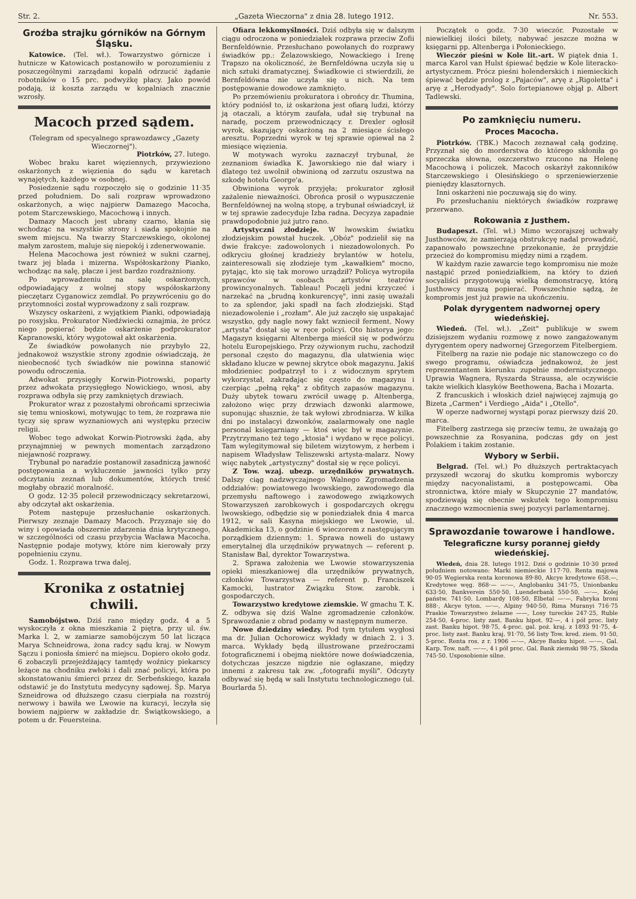Str. 2. „Gazeta Wieczorna" z dnia 28. lutego 1912. Nr. 553.
Groźba strajku górników na Górnym Śląsku.
Katowice. (Tel. wł.). Towarzystwo górnicze i hutnicze w Katowicach postanowiło w porozumieniu z poszczególnymi zarządami kopalń odrzucić żądanie robotników o 15 prc. podwyżkę płacy. Jako powód podają, iż koszta zarządu w kopalniach znacznie wzrosły.
Macoch przed sądem.
(Telegram od specyalnego sprawozdawcy „Gazety Wieczornej").
Piotrków, 27. lutego.
Wobec braku karet więziennych, przywieziono oskarżonych z więzienia do sądu w karetach wynajętych, każdego w osobnej.
Posiedzenie sądu rozpoczęło się o godzinie 11·35 przed południem. Do sali rozpraw wprowadzono oskarżonych, a więc najpierw Damazego Macocha, potem Starczewskiego, Macochową i innych.
Damazy Macoch jest ubrany czarno, kłania się wchodząc na wszystkie strony i siada spokojnie na swem miejscu. Na twarzy Starczewskiego, okolonej małym zarostem, maluje się niepokój i zdenerwowanie.
Helena Macochowa jest również w sukni czarnej, twarz jej blada i mizerna. Współoskarżony Pianko, wchodząc na salę, płacze i jest bardzo rozdrażniony.
Po wprowadzeniu na salę oskarżonych, odpowiadający z wolnej stopy współoskarżony pieczętarz Cyganowicz zemdlał. Po przywróceniu go do przytomności został wyprowadzony z sali rozpraw.
Wszyscy oskarżeni, z wyjątkiem Pianki, odpowiadają po rosyjsku. Prokurator Niedźwiecki oznajmia, że prócz niego popierać będzie oskarżenie podprokurator Kapranowski, który wygotował akt oskarżenia.
Ze świadków powołanych nie przybyło 22, jednakowoż wszystkie strony zgodnie oświadczają, że nieobecność tych świadków nie powinna stanowić powodu odroczenia.
Adwokat przysięgły Korwin-Piotrowski, poparty przez adwokata przysięgłego Nowickiego, wnosi, aby rozprawa odbyła się przy zamkniętych drzwiach.
Prokurator wraz z pozostałymi obrońcami sprzeciwia się temu wnioskowi, motywując to tem, że rozprawa nie tyczy się spraw wyznaniowych ani występku przeciw religii.
Wobec tego adwokat Korwin-Piotrowski żąda, aby przynajmniej w pewnych momentach zarządzono niejawność rozprawy.
Trybunał po naradzie postanowił zasadniczą jawność postępowania a wykluczenie jawności tylko przy odczytaniu zeznań lub dokumentów, których treść mogłaby obrazić moralność.
O godz. 12·35 polecił przewodniczący sekretarzowi, aby odczytał akt oskarżenia.
Potem następuje przesłuchanie oskarżonych. Pierwszy zeznaje Damazy Macoch. Przyznaje się do winy i opowiada obszernie zdarzenia dnia krytycznego, w szczególności od czasu przybycia Wacława Macocha. Następnie podaje motywy, które nim kierowały przy popełnieniu czynu.
Godz. 1. Rozprawa trwa dalej.
Kronika z ostatniej chwili.
Samobójstwo. Dziś rano między godz. 4 a 5 wyskoczyła z okna mieszkania 2 piętra, przy ul. św. Marka l. 2, w zamiarze samobójczym 50 lat licząca Marya Schneidrowa, żona radcy sądu kraj. w Nowym Sączu i poniosła śmierć na miejscu. Dopiero około godz. 6 zobaczyli przejeżdżający tamtędy woźnicy piekarscy leżące na chodniku zwłoki i dali znać policyi, która po skonstatowaniu śmierci przez dr. Serbeńskiego, kazała odstawić je do Instytutu medycyny sądowej. Śp. Marya Szneidrowa od dłuższego czasu cierpiała na rozstrój nerwowy i bawiła we Lwowie na kuracyi, leczyła się bowiem najpierw w zakładzie dr. Świątkowskiego, a potem u dr. Feuersteina.
Ofiara lekkomyślności. Dziś odbyła się w dalszym ciągu odroczona w poniedziałek rozprawa przeciw Zofii Bernfeldównie. Przesłuchano powołanych do rozprawy świadków pp.: Żelazowskiego, Nowackiego i Irenę Trapszo na okoliczność, że Bernfeldówna uczyła się u nich sztuki dramatycznej. Świadkowie ci stwierdzili, że Bernfeldówna nie uczyła się u nich. Na tem postępowanie dowodowe zamknięto.
Po przemówieniu prokuratora i obrońcy dr. Thumina, który podniósł to, iż oskarżona jest ofiarą ludzi, którzy ją otaczali, a którym zaufała, udał się trybunał na naradę, poczem przewodniczący r. Drexler ogłosił wyrok, skazujący oskarżoną na 2 miesiące ścisłego aresztu. Poprzedni wyrok w tej sprawie opiewał na 2 miesiące więzienia.
W motywach wyroku zaznaczył trybunał, że zeznaniom świadka K. Jaworskiego nie dał wiary i dlatego też uwolnił obwinioną od zarzutu oszustwa na szkodę hotelu George'a.
Obwiniona wyrok przyjęła; prokurator zgłosił zażalenie nieważności. Obrońca prosił o wypuszczenie Bernfeldównej na wolną stopę, a trybunał oświadczył, iż w tej sprawie zadecyduje Izba radna. Decyzya zapadnie prawdopodobnie już jutro rano.
Artystyczni złodzieje. W lwowskim światku złodziejskim powstał huczek. „Obóz" podzielił się na dwie frakcye: zadowolonych i niezadowolonych. Po odkryciu głośnej kradzieży brylantów w hotelu, zainteresowali się złodzieje tym „kawałkiem" mocno, pytając, kto się tak morowo urządził? Policya wytropiła sprawców w osobach artystów teatrów prowincyonalnych. Tableau! Poczęli jedni krzyczeć i narzekać na „brudną konkurencyę", inni zasię uważali to za splendor, jaki spadł na fach złodziejski. Stąd niezadowolenie i „rozłam". Ale już zaczęło się uspakajać wszystko, gdy nagle nowy fakt wzniecił ferment. Nowy „artysta" dostał się w ręce policyi. Oto historya jego: Magazyn księgarni Altenberga mieścił się w podwórzu hotelu Europejskiego. Przy ożywionym ruchu, zachodził personal często do magazynu, dla ułatwienia więc składano klucze w pewnej skrytce obok magazynu. Jakiś młodzieniec podpatrzył to i z widocznym sprytem wykorzystał, zakradając się często do magazynu i czerpiąc „pełną ręką" z obfitych zapasów magazynu. Duży ubytek towaru zwrócił uwagę p. Altenberga, założono więc przy drzwiach dzwonki alarmowe, suponując słusznie, że tak wyłowi zbrodniarza. W kilka dni po instalacyi dzwonków, zaalarmowały one nagle personal księgarniany — ktoś więc był w magazynie. Przytrzymano też tego „ktosia" i wydano w ręce policyi. Tam wylegitymował się biletem wizytowym, z herbem i napisem Władysław Teliszewski artysta-malarz. Nowy więc nabytek „artystyczny" dostał się w ręce policyi.
Z Tow. wzaj. ubezp. urzędników prywatnych. Dalszy ciąg nadzwyczajnego Walnego Zgromadzenia oddziałów: powiatowego lwowskiego, zawodowego dla przemysłu naftowego i zawodowego związkowych Stowarzyszeń zarobkowych i gospodarczych okręgu lwowskiego, odbędzie się w poniedziałek dnia 4 marca 1912, w sali Kasyna miejskiego we Lwowie, ul. Akademicka 13, o godzinie 6 wieczorem z następującym porządkiem dziennym: 1. Sprawa noweli do ustawy emerytalnej dla urzędników prywatnych — referent p. Stanisław Bal, dyrektor Towarzystwa.
2. Sprawa założenia we Lwowie stowarzyszenia opieki mieszkaniowej dla urzędników prywatnych, członków Towarzystwa — referent p. Franciszek Kamocki, lustrator Związku Stow. zarobk. i gospodarczych.
Towarzystwo kredytowe ziemskie. W gmachu T. K. Z. odbywa się dziś Walne zgromadzenie członków. Sprawozdanie z obrad podamy w następnym numerze.
Nowe dziedziny wiedzy. Pod tym tytułem wygłosi ma dr. Julian Ochorowicz wykłady w dniach 2. i 3. marca. Wykłady będą illustrowane przeźroczami fotograficznemi i obejmą niektóre nowe doświadczenia, dotychczas jeszcze nigdzie nie ogłaszane, między innemi z zakresu tak zw. „fotografii myśli". Odczyty odbywać się będą w sali Instytutu technologicznego (ul. Bourlarda 5).
Początek o godz. 7·30 wieczór. Pozostałe w niewielkiej ilości bilety, nabywać jeszcze można w księgarni pp. Altenberga i Połonieckiego.
Wieczór pieśni w Kole lit.-art. W piątek dnia 1. marca Karol van Hulst śpiewać będzie w Kole literacko-artystycznem. Prócz pieśni holenderskich i niemieckich śpiewać będzie prolog z „Pajaców", aryę z „Rigoletta" i aryę z „Herodyady". Solo fortepianowe objął p. Albert Tadlewski.
Po zamknięciu numeru.
Proces Macocha.
Piotrków. (TBK.) Macoch zeznawał całą godzinę. Przyznał się do morderstwa do którego skłoniła go sprzeczka słowna, oszczerstwo rzucono na Helenę Macochową i policzek. Macoch oskarżył zakonników Starczewskiego i Olesińskiego o sprzeniewierzenie pieniędzy klasztornych.
Inni oskarżeni nie poczuwają się do winy.
Po przesłuchaniu niektórych świadków rozprawę przerwano.
Rokowania z Justhem.
Budapeszt. (Tel. wł.) Mimo wczorajszej uchwały Justhowców, że zamierzają obstrukcyę nadal prowadzić, zapanowało powszechne przekonanie, że przyjdzie przecież do kompromisu między nimi a rządem.
W każdym razie zawarcie tego kompromisu nie może nastąpić przed poniedziałkiem, na który to dzień socyaliści przygotowują wielką demonstracyę, którą Justhowcy muszą popierać. Powszechnie sądzą, że kompromis jest już prawie na ukończeniu.
Polak dyrygentem nadwornej opery wiedeńskiej.
Wiedeń. (Tel. wł.). „Zeit" publikuje w swem dzisiejszem wydaniu rozmowę z nowo zangażowanym dyrygentem opery nadwornej Grzegorzem Fitelbergiem.
Fitelberg na razie nie podaje nic stanowczego co do swego programu, oświadcza jednakowoż, że jest reprezentantem kierunku zupełnie modernistycznego. Uprawia Wagnera, Ryszarda Straussa, ale oczywiście także wielkich klasyków Beethowena, Bacha i Mozarta.
Z francuskich i włoskich dzieł najwięcej zajmują go Bizeta „Carmen" i Verdiego „Aida" i „Otello".
W operze nadwornej wystąpi poraz pierwszy dziś 20. marca.
Fitelberg zastrzega się przeciw temu, że uważają go powszechnie za Rosyanina, podczas gdy on jest Polakiem i takim zostanie.
Wybory w Serbii.
Belgrad. (Tel. wł.) Po dłuższych pertraktacyach przyszedł wczoraj do skutku kompromis wyborczy między nacyonalistami, a postępowcami. Oba stronnictwa, które miały w Skupczynie 27 mandatów, spodziewają się obecnie wskutek tego kompromisu znacznego wzmocnienia swej pozycyi parlamentarnej.
Sprawozdanie towarowe i handlowe.
Telegraficzne kursy porannej giełdy wiedeńskiej.
Wiedeń, dnia 28. lutego 1912. Dziś o godzinie 10·30 przed południem notowano: Marki niemieckie 117·70. Renta majowa 90·05 Węgierska renta koronowa 89·80, Akcye kredytowe 658.—, Kredytowe węg. 868·— —·—, Anglobanku 341·75, Unionbanku 633·50, Bankverein 550·50, Luenderbank 550·50, —·—, Kolej państw. 741·50. Lombardy 108·50, Elbetal —·—, Fabryka broni 888·, Akcye tyton. —·—, Alpiny 940·50, Rima Muranyi 716·75 Praskie Towarzystwo żelazne ——, Losy tureckie 247·25, Ruble 254·50, 4-proc. listy zast. Banku hipot. 92·—, 4 i pół proc. listy zast. Banku hipot. 98·75, 4-proc. gal. poż. kraj. z 1893 91·75, 4-proc. listy zast. Banku kraj. 91·70, 56 listy Tow. kred. ziem. 91·50, 5-proc. Renta ros. z r. 1906 —·—, Akcye Banku hipot. —·—, Gal. Karp. Tow. naft. —·—, 4 i pół proc. Gal. Bank ziemski 98·75, Skoda 745·50. Usposobienie silne.